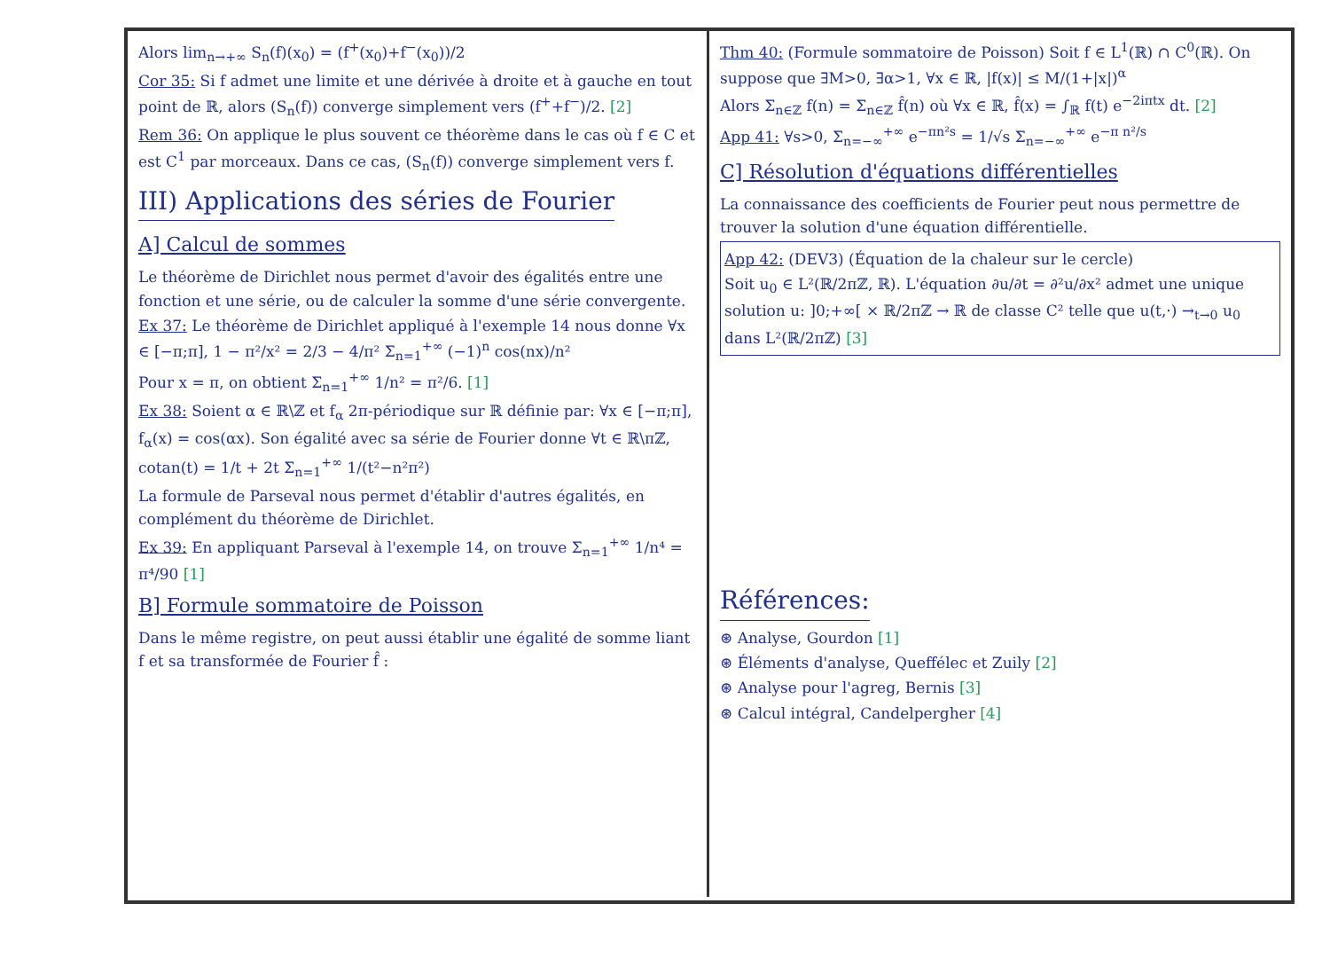Alors lim<sub>n→+∞</sub> S<sub>n</sub>(f)(x<sub>0</sub>) = (f<sup>+</sup>(x<sub>0</sub>)+f<sup>−</sup>(x<sub>0</sub>))/2
Cor 35: Si f admet une limite et une dérivée à droite et à gauche en tout point de ℝ, alors (S<sub>n</sub>(f)) converge simplement vers (f<sup>+</sup>+f<sup>−</sup>)/2. [2]
Rem 36: On applique le plus souvent ce théorème dans le cas où f ∈ C et est C<sup>1</sup> par morceaux. Dans ce cas, (S<sub>n</sub>(f)) converge simplement vers f.
III) Applications des séries de Fourier
A] Calcul de sommes
Le théorème de Dirichlet nous permet d'avoir des égalités entre une fonction et une série, ou de calculer la somme d'une série convergente.
Ex 37: Le théorème de Dirichlet appliqué à l'exemple 14 nous donne ∀x ∈ [−π;π], 1 − π²/x² = 2/3 − 4/π² Σ<sub>n=1</sub><sup>+∞</sup> (−1)<sup>n</sup> cos(nx)/n²
Pour x = π, on obtient Σ<sub>n=1</sub><sup>+∞</sup> 1/n² = π²/6. [1]
Ex 38: Soient α ∈ ℝ\ℤ et f<sub>α</sub> 2π-périodique sur ℝ définie par: ∀x ∈ [−π;π], f<sub>α</sub>(x) = cos(αx). Son égalité avec sa série de Fourier donne ∀t ∈ ℝ\πℤ, cotan(t) = 1/t + 2t Σ<sub>n=1</sub><sup>+∞</sup> 1/(t²−n²π²)
La formule de Parseval nous permet d'établir d'autres égalités, en complément du théorème de Dirichlet.
Ex 39: En appliquant Parseval à l'exemple 14, on trouve Σ<sub>n=1</sub><sup>+∞</sup> 1/n⁴ = π⁴/90 [1]
B] Formule sommatoire de Poisson
Dans le même registre, on peut aussi établir une égalité de somme liant f et sa transformée de Fourier f̂ :
Thm 40: (Formule sommatoire de Poisson) Soit f ∈ L<sup>1</sup>(ℝ) ∩ C<sup>0</sup>(ℝ). On suppose que ∃M>0, ∃α>1, ∀x ∈ ℝ, |f(x)| ≤ M/(1+|x|)<sup>α</sup>
Alors Σ<sub>n∈ℤ</sub> f(n) = Σ<sub>n∈ℤ</sub> f̂(n) où ∀x ∈ ℝ, f̂(x) = ∫<sub>ℝ</sub> f(t) e<sup>−2iπtx</sup> dt. [2]
App 41: ∀s>0, Σ<sub>n=−∞</sub><sup>+∞</sup> e<sup>−πn²s</sup> = 1/√s Σ<sub>n=−∞</sub><sup>+∞</sup> e<sup>−π n²/s</sup>
C] Résolution d'équations différentielles
La connaissance des coefficients de Fourier peut nous permettre de trouver la solution d'une équation différentielle.
App 42: (DEV3) (Équation de la chaleur sur le cercle)
Soit u<sub>0</sub> ∈ L²(ℝ/2πℤ, ℝ). L'équation ∂u/∂t = ∂²u/∂x² admet une unique solution u: ]0;+∞[ × ℝ/2πℤ → ℝ de classe C² telle que u(t,·) →<sub>t→0</sub> u<sub>0</sub> dans L²(ℝ/2πℤ) [3]
Références:
⊛ Analyse, Gourdon [1]
⊛ Éléments d'analyse, Queffélec et Zuily [2]
⊛ Analyse pour l'agreg, Bernis [3]
⊛ Calcul intégral, Candelpergher [4]